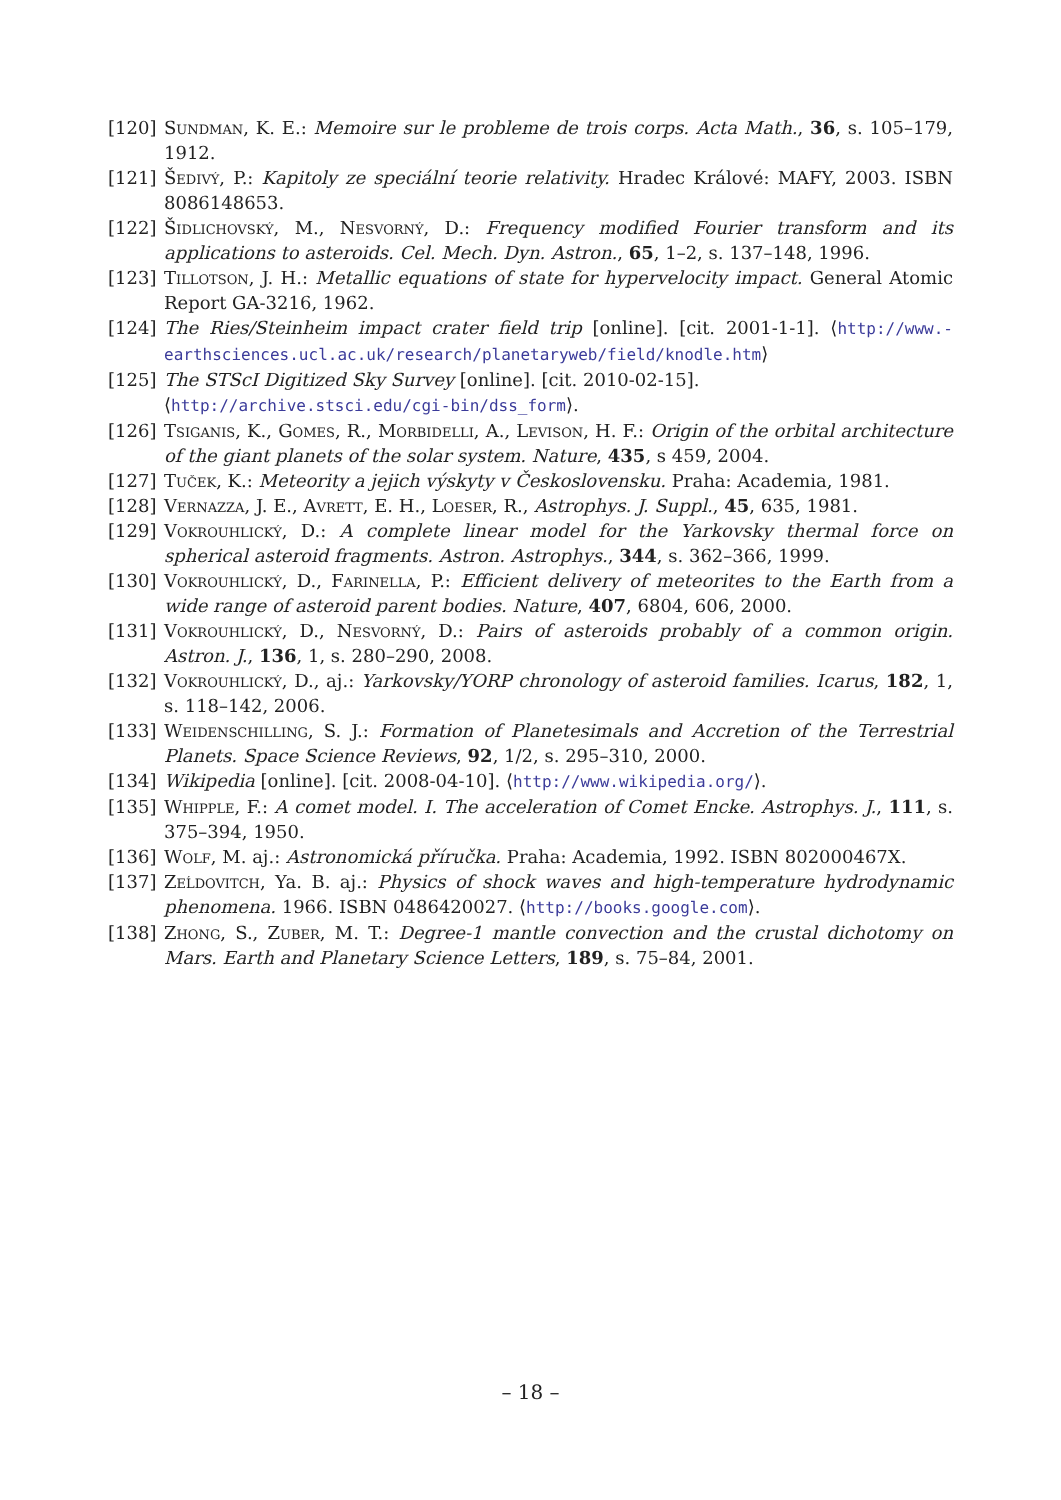[120] Sundman, K. E.: Memoire sur le probleme de trois corps. Acta Math., 36, s. 105–179, 1912.
[121] Šedivý, P.: Kapitoly ze speciální teorie relativity. Hradec Králové: MAFY, 2003. ISBN 8086148653.
[122] Šidlichovský, M., Nesvorný, D.: Frequency modified Fourier transform and its applications to asteroids. Cel. Mech. Dyn. Astron., 65, 1–2, s. 137–148, 1996.
[123] Tillotson, J. H.: Metallic equations of state for hypervelocity impact. General Atomic Report GA-3216, 1962.
[124] The Ries/Steinheim impact crater field trip [online]. [cit. 2001-1-1]. ⟨http://www.-earthsciences.ucl.ac.uk/research/planetaryweb/field/knodle.htm⟩
[125] The STScI Digitized Sky Survey [online]. [cit. 2010-02-15].
⟨http://archive.stsci.edu/cgi-bin/dss_form⟩.
[126] Tsiganis, K., Gomes, R., Morbidelli, A., Levison, H. F.: Origin of the orbital architecture of the giant planets of the solar system. Nature, 435, s 459, 2004.
[127] Tuček, K.: Meteority a jejich výskyty v Československu. Praha: Academia, 1981.
[128] Vernazza, J. E., Avrett, E. H., Loeser, R., Astrophys. J. Suppl., 45, 635, 1981.
[129] Vokrouhlický, D.: A complete linear model for the Yarkovsky thermal force on spherical asteroid fragments. Astron. Astrophys., 344, s. 362–366, 1999.
[130] Vokrouhlický, D., Farinella, P.: Efficient delivery of meteorites to the Earth from a wide range of asteroid parent bodies. Nature, 407, 6804, 606, 2000.
[131] Vokrouhlický, D., Nesvorný, D.: Pairs of asteroids probably of a common origin. Astron. J., 136, 1, s. 280–290, 2008.
[132] Vokrouhlický, D., aj.: Yarkovsky/YORP chronology of asteroid families. Icarus, 182, 1, s. 118–142, 2006.
[133] Weidenschilling, S. J.: Formation of Planetesimals and Accretion of the Terrestrial Planets. Space Science Reviews, 92, 1/2, s. 295–310, 2000.
[134] Wikipedia [online]. [cit. 2008-04-10]. ⟨http://www.wikipedia.org/⟩.
[135] Whipple, F.: A comet model. I. The acceleration of Comet Encke. Astrophys. J., 111, s. 375–394, 1950.
[136] Wolf, M. aj.: Astronomická příručka. Praha: Academia, 1992. ISBN 802000467X.
[137] Zeĺdovitch, Ya. B. aj.: Physics of shock waves and high-temperature hydrodynamic phenomena. 1966. ISBN 0486420027. ⟨http://books.google.com⟩.
[138] Zhong, S., Zuber, M. T.: Degree-1 mantle convection and the crustal dichotomy on Mars. Earth and Planetary Science Letters, 189, s. 75–84, 2001.
– 18 –